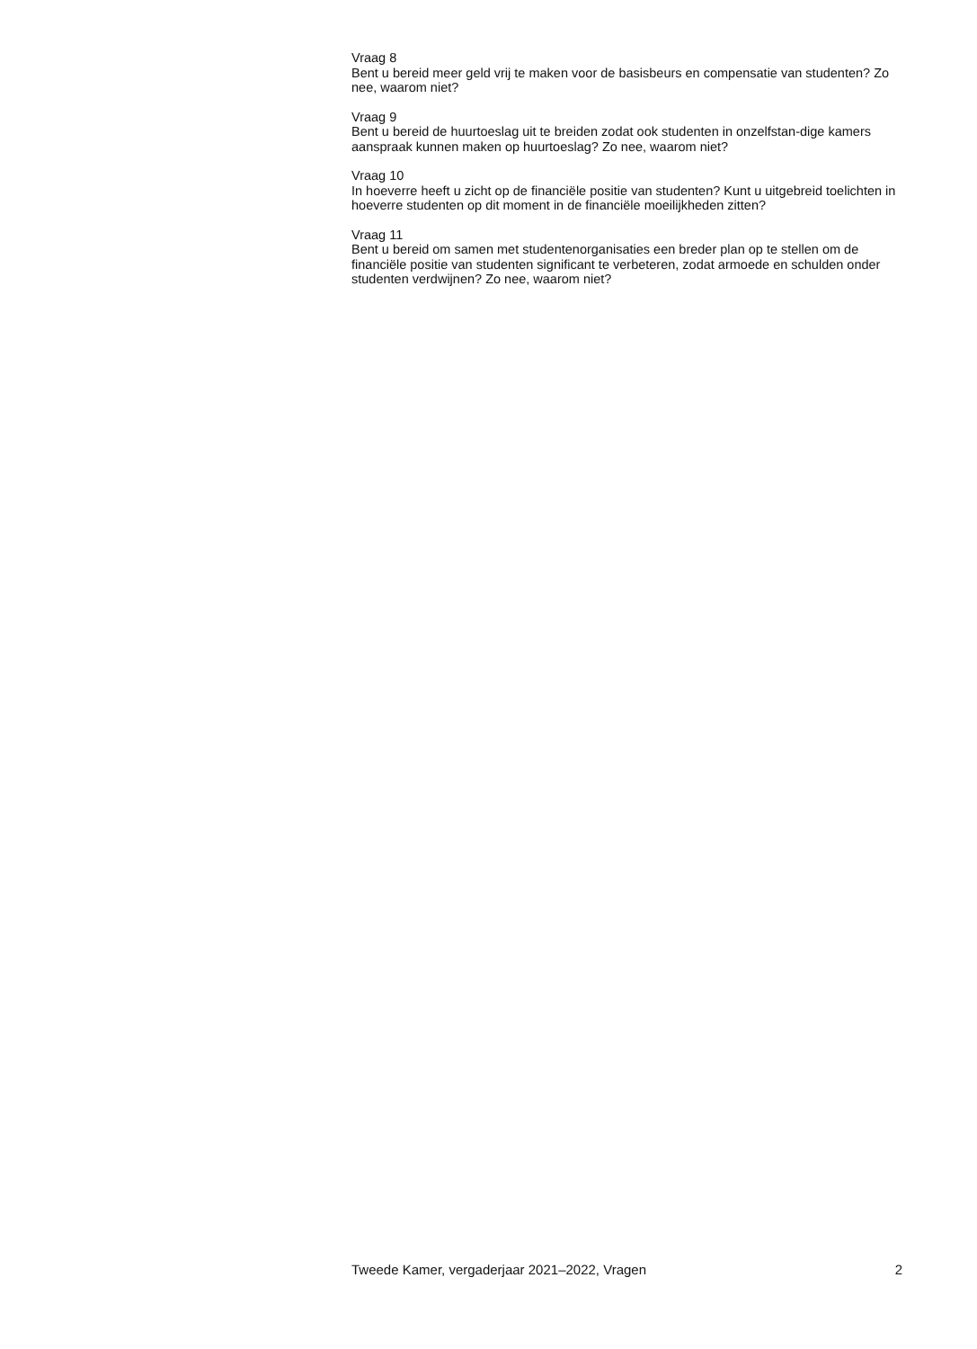Vraag 8
Bent u bereid meer geld vrij te maken voor de basisbeurs en compensatie van studenten? Zo nee, waarom niet?
Vraag 9
Bent u bereid de huurtoeslag uit te breiden zodat ook studenten in onzelfstan-dige kamers aanspraak kunnen maken op huurtoeslag? Zo nee, waarom niet?
Vraag 10
In hoeverre heeft u zicht op de financiële positie van studenten? Kunt u uitgebreid toelichten in hoeverre studenten op dit moment in de financiële moeilijkheden zitten?
Vraag 11
Bent u bereid om samen met studentenorganisaties een breder plan op te stellen om de financiële positie van studenten significant te verbeteren, zodat armoede en schulden onder studenten verdwijnen? Zo nee, waarom niet?
Tweede Kamer, vergaderjaar 2021–2022, Vragen 2